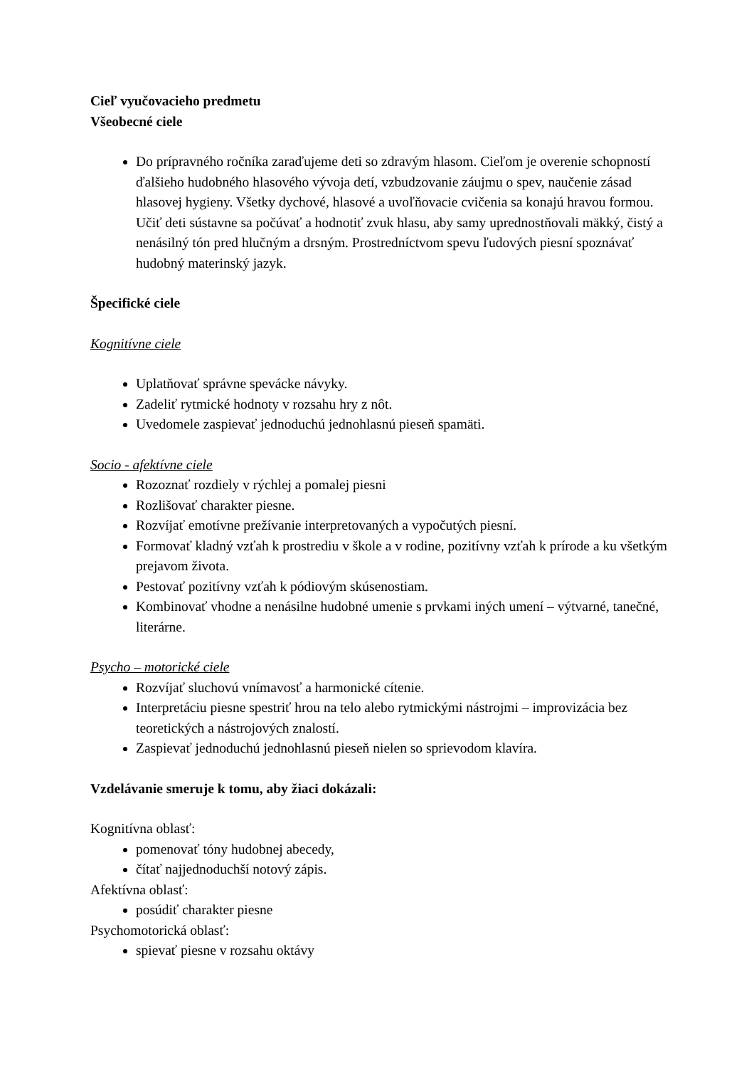Cieľ vyučovacieho predmetu
Všeobecné ciele
Do prípravného ročníka zaraďujeme deti so zdravým hlasom. Cieľom je overenie schopností ďalšieho hudobného hlasového vývoja detí, vzbudzovanie záujmu o spev, naučenie zásad hlasovej hygieny. Všetky dychové, hlasové a uvoľňovacie cvičenia sa konajú hravou formou. Učiť deti sústavne sa počúvať a hodnotiť zvuk hlasu, aby samy uprednostňovali mäkký, čistý a nenásilný tón pred hlučným a drsným. Prostredníctvom spevu ľudových piesní spoznávať hudobný materinský jazyk.
Špecifické ciele
Kognitívne ciele
Uplatňovať správne spevácke návyky.
Zadeliť rytmické hodnoty v rozsahu hry z nôt.
Uvedomele zaspievať jednoduchú jednohlasnú pieseň spamäti.
Socio - afektívne ciele
Rozoznať rozdiely v rýchlej a pomalej piesni
Rozlišovať charakter piesne.
Rozvíjať emotívne prežívanie interpretovaných a vypočutých piesní.
Formovať kladný vzťah k prostrediu v škole a v rodine, pozitívny vzťah k prírode a ku všetkým prejavom života.
Pestovať pozitívny vzťah k pódiovým skúsenostiam.
Kombinovať vhodne a nenásilne hudobné umenie s prvkami iných umení – výtvarné, tanečné, literárne.
Psycho – motorické ciele
Rozvíjať sluchovú vnímavosť a harmonické cítenie.
Interpretáciu piesne spestriť hrou na telo alebo rytmickými nástrojmi – improvizácia bez teoretických a nástrojových znalostí.
Zaspievať jednoduchú jednohlasnú pieseň nielen so sprievodom klavíra.
Vzdelávanie smeruje k tomu, aby žiaci dokázali:
Kognitívna oblasť:
pomenovať tóny hudobnej abecedy,
čítať najjednoduchší notový zápis.
Afektívna oblasť:
posúdiť charakter piesne
Psychomotorická oblasť:
spievať piesne v rozsahu oktávy